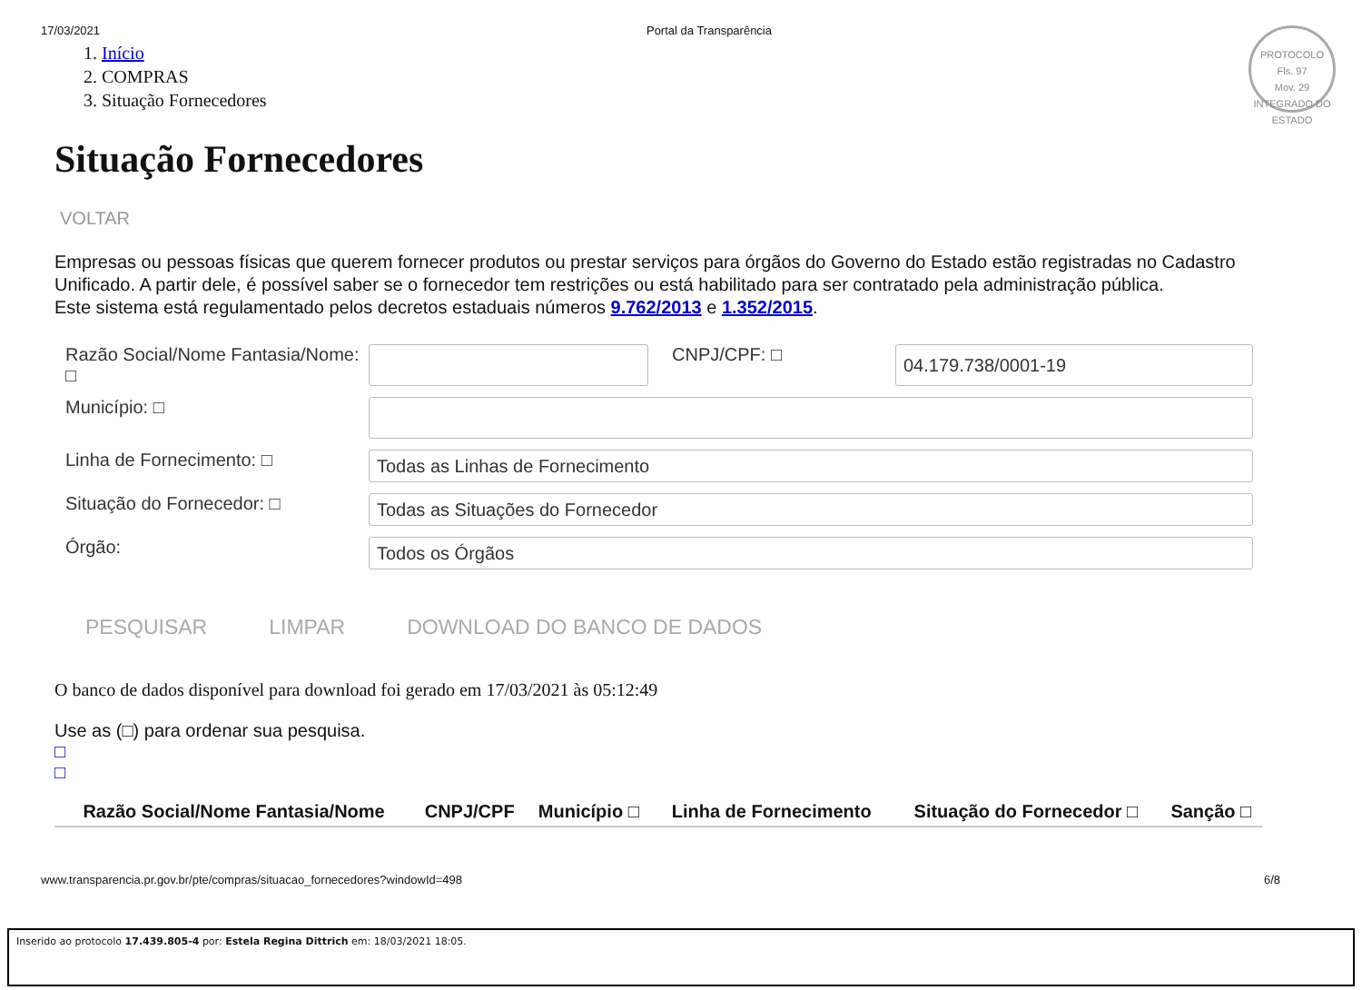17/03/2021 Portal da Transparência
PROTOCOLO
Fls. 97
Mov. 29
INTEGRADO DO ESTADO
1. Início
2. COMPRAS
3. Situação Fornecedores
Situação Fornecedores
VOLTAR
Empresas ou pessoas físicas que querem fornecer produtos ou prestar serviços para órgãos do Governo do Estado estão registradas no Cadastro Unificado. A partir dele, é possível saber se o fornecedor tem restrições ou está habilitado para ser contratado pela administração pública.
Este sistema está regulamentado pelos decretos estaduais números 9.762/2013 e 1.352/2015.
Razão Social/Nome Fantasia/Nome: □
CNPJ/CPF: □
04.179.738/0001-19
Município: □
Linha de Fornecimento: □
Todas as Linhas de Fornecimento
Situação do Fornecedor: □
Todas as Situações do Fornecedor
Órgão:
Todos os Órgãos
PESQUISAR LIMPAR DOWNLOAD DO BANCO DE DADOS
O banco de dados disponível para download foi gerado em 17/03/2021 às 05:12:49
Use as (□) para ordenar sua pesquisa.
□
□
| Razão Social/Nome Fantasia/Nome | CNPJ/CPF | Município □ | Linha de Fornecimento | Situação do Fornecedor □ | Sanção □ |
| --- | --- | --- | --- | --- | --- |
www.transparencia.pr.gov.br/pte/compras/situacao_fornecedores?windowId=498 6/8
Inserido ao protocolo 17.439.805-4 por: Estela Regina Dittrich em: 18/03/2021 18:05.